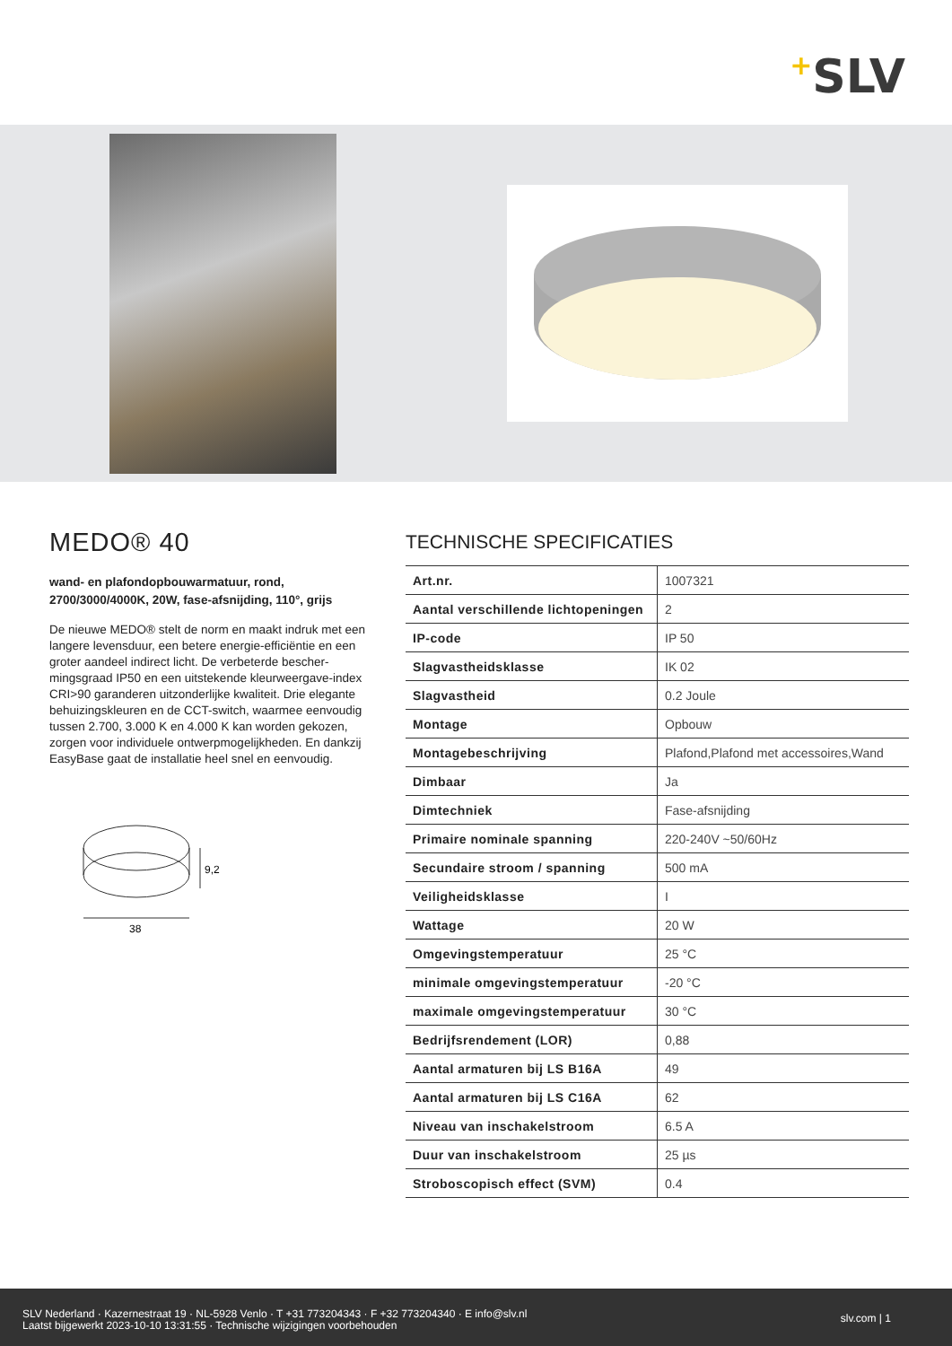+SLV
MEDO® 40
wand- en plafondopbouwarmatuur, rond, 2700/3000/4000K, 20W, fase-afsnijding, 110°, grijs
De nieuwe MEDO® stelt de norm en maakt indruk met een langere levensduur, een betere energie-efficiëntie en een groter aandeel indirect licht. De verbeterde bescher-mingsgraad IP50 en een uitstekende kleurweergave-index CRI>90 garanderen uitzonderlijke kwaliteit. Drie elegante behuizingskleuren en de CCT-switch, waarmee eenvoudig tussen 2.700, 3.000 K en 4.000 K kan worden gekozen, zorgen voor individuele ontwerpmogelijkheden. En dankzij EasyBase gaat de installatie heel snel en eenvoudig.
9,2
38
TECHNISCHE SPECIFICATIES
| Art.nr. | 1007321 |
| Aantal verschillende lichtopeningen | 2 |
| IP-code | IP 50 |
| Slagvastheidsklasse | IK 02 |
| Slagvastheid | 0.2 Joule |
| Montage | Opbouw |
| Montagebeschrijving | Plafond,Plafond met accessoires,Wand |
| Dimbaar | Ja |
| Dimtechniek | Fase-afsnijding |
| Primaire nominale spanning | 220-240V ~50/60Hz |
| Secundaire stroom / spanning | 500 mA |
| Veiligheidsklasse | I |
| Wattage | 20 W |
| Omgevingstemperatuur | 25 °C |
| minimale omgevingstemperatuur | -20 °C |
| maximale omgevingstemperatuur | 30 °C |
| Bedrijfsrendement (LOR) | 0,88 |
| Aantal armaturen bij LS B16A | 49 |
| Aantal armaturen bij LS C16A | 62 |
| Niveau van inschakelstroom | 6.5 A |
| Duur van inschakelstroom | 25 µs |
| Stroboscopisch effect (SVM) | 0.4 |
SLV Nederland · Kazernestraat 19 · NL-5928 Venlo · T +31 773204343 · F +32 773204340 · E info@slv.nl
Laatst bijgewerkt 2023-10-10 13:31:55 · Technische wijzigingen voorbehouden
slv.com | 1